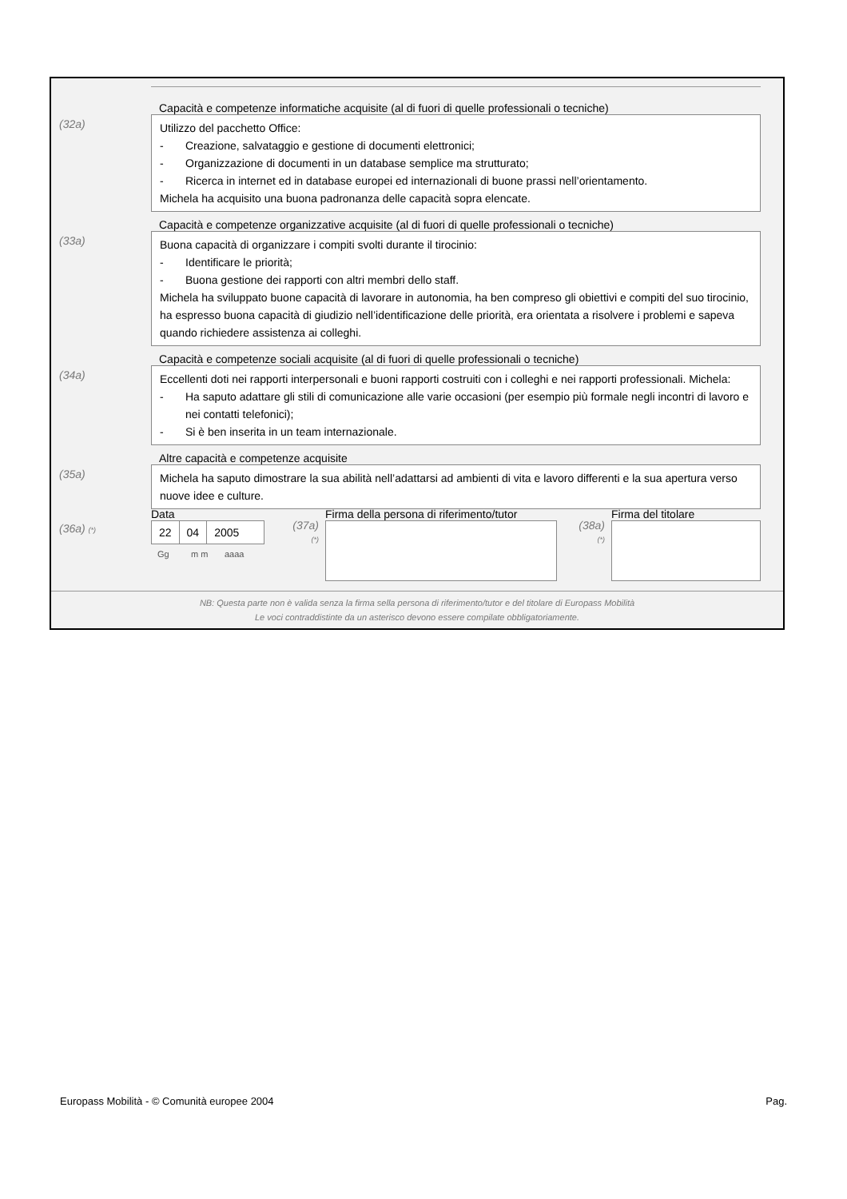Capacità e competenze informatiche acquisite (al di fuori di quelle professionali o tecniche)
(32a)
Utilizzo del pacchetto Office:
- Creazione, salvataggio e gestione di documenti elettronici;
- Organizzazione di documenti in un database semplice ma strutturato;
- Ricerca in internet ed in database europei ed internazionali di buone prassi nell’orientamento.
Michela ha acquisito una buona padronanza delle capacità sopra elencate.
Capacità e competenze organizzative acquisite (al di fuori di quelle professionali o tecniche)
(33a)
Buona capacità di organizzare i compiti svolti durante il tirocinio:
- Identificare le priorità;
- Buona gestione dei rapporti con altri membri dello staff.
Michela ha sviluppato buone capacità di lavorare in autonomia, ha ben compreso gli obiettivi e compiti del suo tirocinio, ha espresso buona capacità di giudizio nell’identificazione delle priorità, era orientata a risolvere i problemi e sapeva quando richiedere assistenza ai colleghi.
Capacità e competenze sociali acquisite (al di fuori di quelle professionali o tecniche)
(34a)
Eccellenti doti nei rapporti interpersonali e buoni rapporti costruiti con i colleghi e nei rapporti professionali. Michela:
- Ha saputo adattare gli stili di comunicazione alle varie occasioni (per esempio più formale negli incontri di lavoro e nei contatti telefonici);
- Si è ben inserita in un team internazionale.
Altre capacità e competenze acquisite
(35a)
Michela ha saputo dimostrare la sua abilità nell’adattarsi ad ambienti di vita e lavoro differenti e la sua apertura verso nuove idee e culture.
(36a) (*)
Data
22 04 2005
Gg m m aaaa
(37a)
(*)
Firma della persona di riferimento/tutor
(38a)
(*)
Firma del titolare
NB: Questa parte non è valida senza la firma sella persona di riferimento/tutor e del titolare di Europass Mobilità
Le voci contraddistinte da un asterisco devono essere compilate obbligatoriamente.
Europass Mobilità - © Comunità europee 2004 Pag.